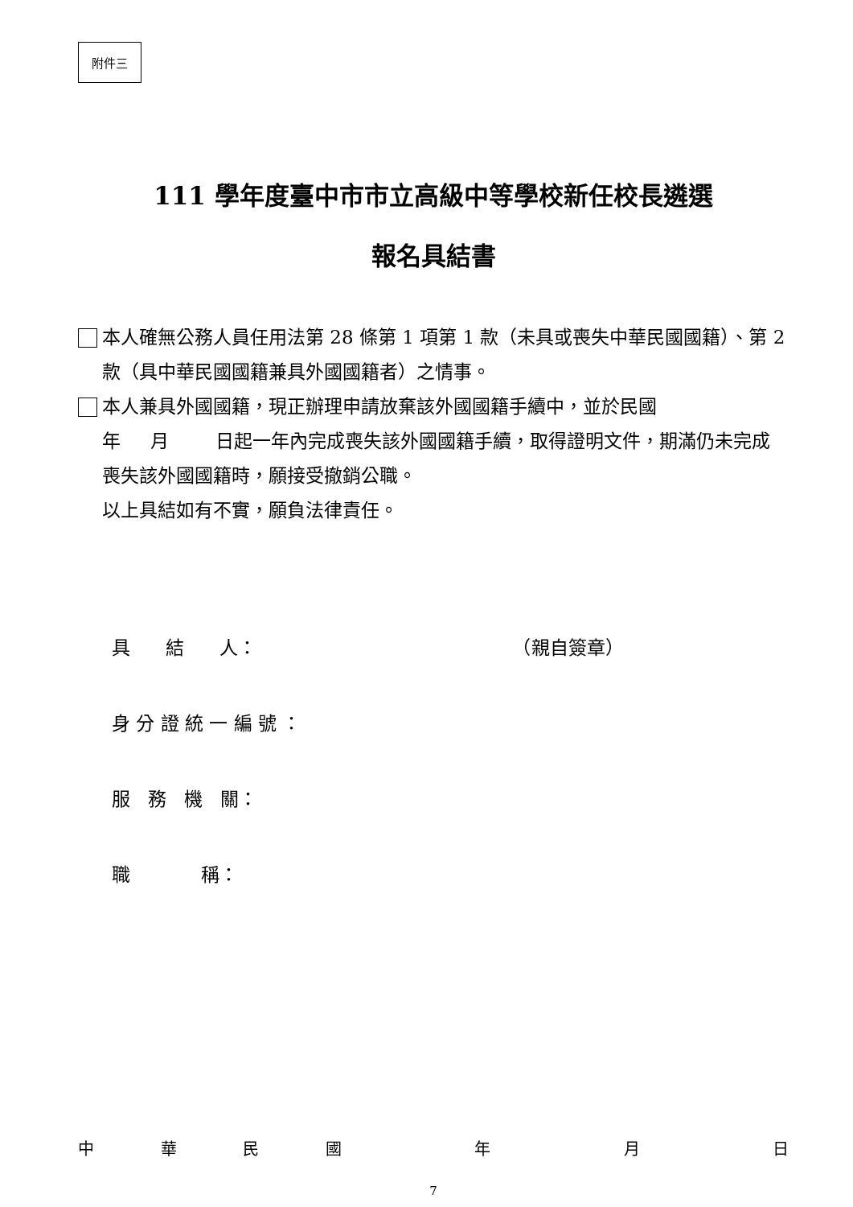附件三
111 學年度臺中市市立高級中等學校新任校長遴選
報名具結書
本人確無公務人員任用法第 28 條第 1 項第 1 款（未具或喪失中華民國國籍）、第 2 款（具中華民國國籍兼具外國國籍者）之情事。
本人兼具外國國籍，現正辦理申請放棄該外國國籍手續中，並於民國
年 月 日起一年內完成喪失該外國國籍手續，取得證明文件，期滿仍未完成喪失該外國國籍時，願接受撤銷公職。
以上具結如有不實，願負法律責任。
具 結 人： （親自簽章）
身 分 證 統 一 編 號 ：
服 務 機 關：
職 稱：
中華民國 年 月 日
7